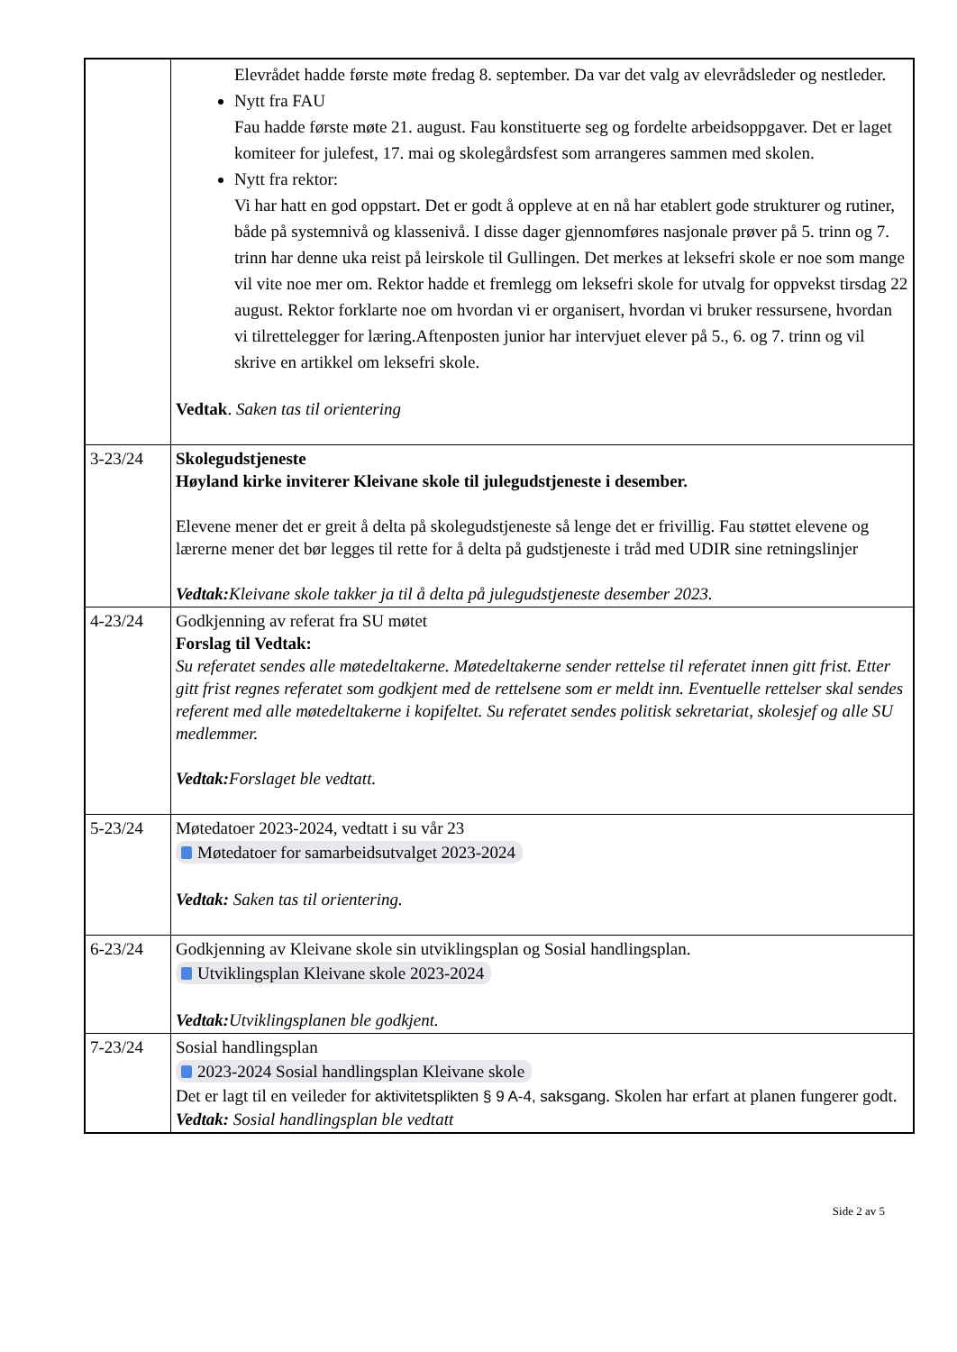| | Elevrådet hadde første møte fredag 8. september. Da var det valg av elevrådsleder og nestleder. Nytt fra FAU Fau hadde første møte 21. august. Fau konstituerte seg og fordelte arbeidsoppgaver. Det er laget komiteer for julefest, 17. mai og skolegårdsfest som arrangeres sammen med skolen. Nytt fra rektor: Vi har hatt en god oppstart. Det er godt å oppleve at en nå har etablert gode strukturer og rutiner, både på systemnivå og klassenivå. I disse dager gjennomføres nasjonale prøver på 5. trinn og 7. trinn har denne uka reist på leirskole til Gullingen. Det merkes at leksefri skole er noe som mange vil vite noe mer om. Rektor hadde et fremlegg om leksefri skole for utvalg for oppvekst tirsdag 22 august. Rektor forklarte noe om hvordan vi er organisert, hvordan vi bruker ressursene, hvordan vi tilrettelegger for læring.Aftenposten junior har intervjuet elever på 5., 6. og 7. trinn og vil skrive en artikkel om leksefri skole. Vedtak . Saken tas til orientering |
| 3-23/24 | Skolegudstjeneste Høyland kirke inviterer Kleivane skole til julegudstjeneste i desember. Elevene mener det er greit å delta på skolegudstjeneste så lenge det er frivillig. Fau støttet elevene og lærerne mener det bør legges til rette for å delta på gudstjeneste i tråd med UDIR sine retningslinjer Vedtak: Kleivane skole takker ja til å delta på julegudstjeneste desember 2023. |
| 4-23/24 | Godkjenning av referat fra SU møtet Forslag til Vedtak: Su referatet sendes alle møtedeltakerne. Møtedeltakerne sender rettelse til referatet innen gitt frist. Etter gitt frist regnes referatet som godkjent med de rettelsene som er meldt inn. Eventuelle rettelser skal sendes referent med alle møtedeltakerne i kopifeltet. Su referatet sendes politisk sekretariat, skolesjef og alle SU medlemmer. Vedtak: Forslaget ble vedtatt. |
| 5-23/24 | Møtedatoer 2023-2024, vedtatt i su vår 23 Møtedatoer for samarbeidsutvalget 2023-2024 Vedtak: Saken tas til orientering. |
| 6-23/24 | Godkjenning av Kleivane skole sin utviklingsplan og Sosial handlingsplan. Utviklingsplan Kleivane skole 2023-2024 Vedtak: Utviklingsplanen ble godkjent. |
| 7-23/24 | Sosial handlingsplan 2023-2024 Sosial handlingsplan Kleivane skole Det er lagt til en veileder for aktivitetsplikten § 9 A-4, saksgang . Skolen har erfart at planen fungerer godt. Vedtak: Sosial handlingsplan ble vedtatt |
Side 2 av 5